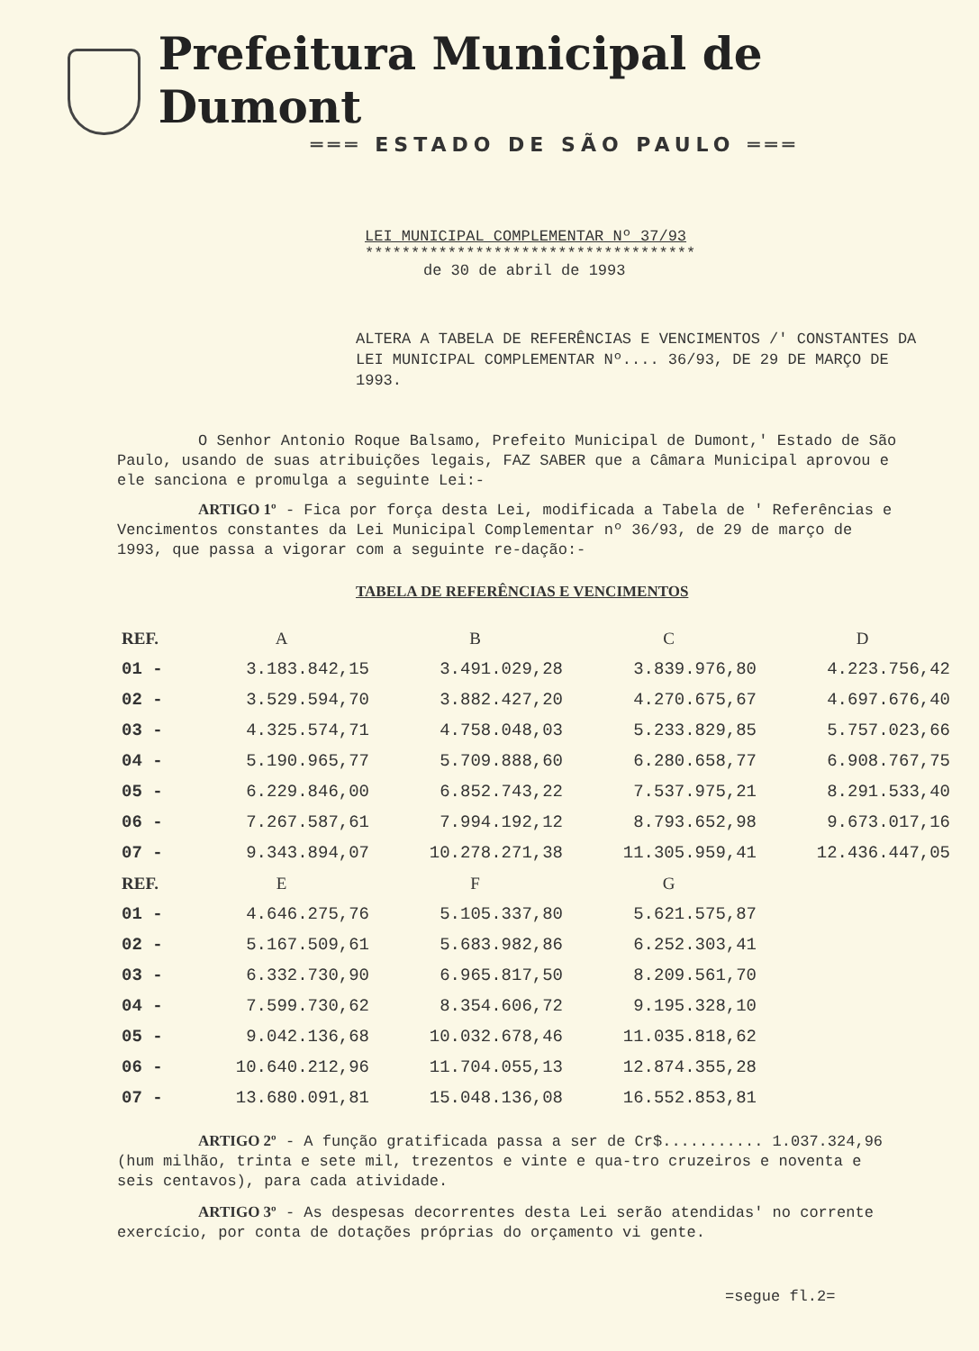Prefeitura Municipal de Dumont
═══ ESTADO DE SÃO PAULO ═══
LEI MUNICIPAL COMPLEMENTAR Nº 37/93
************************************
de 30 de abril de 1993
ALTERA A TABELA DE REFERÊNCIAS E VENCIMENTOS /' CONSTANTES DA LEI MUNICIPAL COMPLEMENTAR Nº.... 36/93, DE 29 DE MARÇO DE 1993.
O Senhor Antonio Roque Balsamo, Prefeito Municipal de Dumont,' Estado de São Paulo, usando de suas atribuições legais, FAZ SABER que a Câmara Municipal aprovou e ele sanciona e promulga a seguinte Lei:-
ARTIGO 1º - Fica por força desta Lei, modificada a Tabela de ' Referências e Vencimentos constantes da Lei Municipal Complementar nº 36/93, de 29 de março de 1993, que passa a vigorar com a seguinte re-dação:-
TABELA DE REFERÊNCIAS E VENCIMENTOS
| REF. | A | B | C | D |
| --- | --- | --- | --- | --- |
| 01 - | 3.183.842,15 | 3.491.029,28 | 3.839.976,80 | 4.223.756,42 |
| 02 - | 3.529.594,70 | 3.882.427,20 | 4.270.675,67 | 4.697.676,40 |
| 03 - | 4.325.574,71 | 4.758.048,03 | 5.233.829,85 | 5.757.023,66 |
| 04 - | 5.190.965,77 | 5.709.888,60 | 6.280.658,77 | 6.908.767,75 |
| 05 - | 6.229.846,00 | 6.852.743,22 | 7.537.975,21 | 8.291.533,40 |
| 06 - | 7.267.587,61 | 7.994.192,12 | 8.793.652,98 | 9.673.017,16 |
| 07 - | 9.343.894,07 | 10.278.271,38 | 11.305.959,41 | 12.436.447,05 |
| REF. | E | F | G | |
| 01 - | 4.646.275,76 | 5.105.337,80 | 5.621.575,87 | |
| 02 - | 5.167.509,61 | 5.683.982,86 | 6.252.303,41 | |
| 03 - | 6.332.730,90 | 6.965.817,50 | 8.209.561,70 | |
| 04 - | 7.599.730,62 | 8.354.606,72 | 9.195.328,10 | |
| 05 - | 9.042.136,68 | 10.032.678,46 | 11.035.818,62 | |
| 06 - | 10.640.212,96 | 11.704.055,13 | 12.874.355,28 | |
| 07 - | 13.680.091,81 | 15.048.136,08 | 16.552.853,81 | |
ARTIGO 2º - A função gratificada passa a ser de Cr$........... 1.037.324,96 (hum milhão, trinta e sete mil, trezentos e vinte e qua-tro cruzeiros e noventa e seis centavos), para cada atividade.
ARTIGO 3º - As despesas decorrentes desta Lei serão atendidas' no corrente exercício, por conta de dotações próprias do orçamento vi gente.
=segue fl.2=